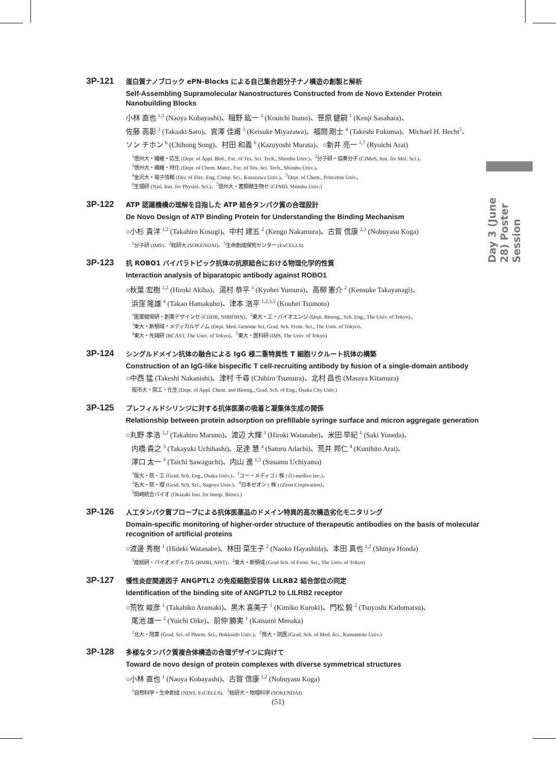3P-121
蛋白質ナノブロック ePN-Blocks による自己集合超分子ナノ構造の創製と解析
Self-Assembling Supramolecular Nanostructures Constructed from de Novo Extender Protein Nanobuilding Blocks
小林 直也 <sup>1,2</sup> (Naoya Kobayashi)、稲野 紘一 <sup>3</sup> (Kouichi Inano)、笹原 健嗣 <sup>1</sup> (Kenji Sasahara)、
佐藤 高彰 <sup>3</sup> (Takaaki Sato)、宮澤 佳甫 <sup>3</sup> (Keisuke Miyazawa)、福間 剛士 <sup>4</sup> (Takeshi Fukuma)、Michael H. Hecht<sup>5</sup>、
ソン チホン <sup>6</sup> (Chihong Song)、村田 和義 <sup>6</sup> (Kazuyoshi Murata)、○新井 亮一 <sup>1,7</sup> (Ryoichi Arai)
<sup>1</sup> 信州大・繊維・応生 (Dept. of Appl. Biol., Fac. of Tex. Sci. Tech., Shinshu Univ.)、<sup>2</sup>分子研・協奏分子 (CIMoS, Inst. for Mol. Sci.)、
<sup>3</sup> 信州大・繊維・材化 (Dept. of Chem. Mater., Fac. of Tex. Sci. Tech., Shinshu Univ.)、
<sup>4</sup> 金沢大・電子情報 (Div. of Elec. Eng. Comp. Sci., Kanazawa Univ.)、<sup>5</sup>Dept. of Chem., Princeton Univ.、
<sup>6</sup> 生理研 (Natl. Inst. for Physiol. Sci.)、<sup>7</sup>信州大・菌類微生物セ (CFMD, Shinshu Univ.)
3P-122
ATP 認識機構の理解を目指した ATP 結合タンパク質の合理設計
De Novo Design of ATP Binding Protein for Understanding the Binding Mechanism
○小杉 貴洋 <sup>1,2</sup> (Takahiro Kosugi)、中村 建五 <sup>2</sup> (Kengo Nakamura)、古賀 信康 <sup>2,3</sup> (Nobuyasu Koga)
<sup>1</sup> 分子研 (IMS)、<sup>2</sup>総研大 (SOKENDAI)、<sup>3</sup>生命創成探究センター (ExCELLS)
3P-123
抗 ROBO1 バイパラトピック抗体の抗原結合における物理化学的性質
Interaction analysis of biparatopic antibody against ROBO1
○秋葉 宏樹 <sup>1,2</sup> (Hiroki Akiba)、湯村 恭平 <sup>3</sup> (Kyohei Yumura)、高柳 憲介 <sup>2</sup> (Kensuke Takayanagi)、
浜窪 隆雄 <sup>4</sup> (Takao Hamakubo)、津本 浩平 <sup>1,2,3,5</sup> (Kouhei Tsumoto)
<sup>1</sup> 医薬健栄研・創薬デザインセ (CDDR, NIBIOHN)、<sup>2</sup>東大・工・バイオエンジ (Dept. Bioeng., Sch. Eng., The Univ. of Tokyo)、
<sup>3</sup> 東大・新領域・メディカルゲノム (Dept. Med. Genome Sci, Grad. Sch. Front. Sci., The Univ. of Tokyo)、
<sup>4</sup> 東大・先端研 (RCAST, The Univ. of Tokyo)、<sup>5</sup>東大・医科研 (IMS, The Univ. of Tokyo)
3P-124
シングルドメイン抗体の融合による IgG 様二重特異性 T 細胞リクルート抗体の構築
Construction of an IgG-like bispecific T cell-recruiting antibody by fusion of a single-domain antibody
○中西 猛 (Takeshi Nakanishi)、津村 千尋 (Chihiro Tsumura)、北村 昌也 (Masaya Kitamura)
阪市大・院工・化生 (Dept. of Appl. Chem. and Bioeng., Grad. Sch. of Eng., Osaka City Univ.)
3P-125
プレフィルドシリンジに対する抗体医薬の吸着と凝集体生成の関係
Relationship between protein adsorption on prefillable syringe surface and micron aggregate generation
○丸野 孝浩 <sup>1,2</sup> (Takahiro Maruno)、渡辺 大輝 <sup>3</sup> (Hiroki Watanabe)、米田 早紀 <sup>1</sup> (Saki Yoneda)、
内橋 貴之 <sup>3</sup> (Takayuki Uchihashi)、足達 慧 <sup>4</sup> (Satoru Adachi)、荒井 邦仁 <sup>4</sup> (Kunihito Arai)、
澤口 太一 <sup>4</sup> (Taichi Sawaguchi)、内山 進 <sup>1,5</sup> (Susumu Uchiyama)
<sup>1</sup> 阪大・院・工 (Grad. Sch. Eng., Osaka Univ.)、<sup>2</sup>ユー・メディコ ( 株 ) (U-medico Inc.)、
<sup>3</sup> 名大・院・理 (Grad. Sch. Sci., Nagoya Univ.)、<sup>4</sup>日本ゼオン ( 株 ) (Zeon Corporation)、
<sup>5</sup> 岡崎統合バイオ (Okazaki Inst. for Integr. Biosci.)
3P-126
人工タンパク質プローブによる抗体医薬品のドメイン特異的高次構造劣化モニタリング
Domain-specific monitoring of higher-order structure of therapeutic antibodies on the basis of molecular recognition of artificial proteins
○渡邊 秀樹 <sup>1</sup> (Hideki Watanabe)、林田 菜生子 <sup>2</sup> (Naoko Hayashida)、本田 真也 <sup>1,2</sup> (Shinya Honda)
<sup>1</sup> 産総研・バイオメディカル (BMRI, AIST)、<sup>2</sup>東大・新領域 (Grad Sch. of Front. Sci., The Univ. of Tokyo)
3P-127
慢性炎症関連因子 ANGPTL2 の免疫細胞受容体 LILRB2 結合部位の同定
Identification of the binding site of ANGPTL2 to LILRB2 receptor
○荒牧 峻彦 <sup>1</sup> (Takahiko Aramaki)、黒木 喜美子 <sup>1</sup> (Kimiko Kuroki)、門松 毅 <sup>2</sup> (Tsuyoshi Kadomatsu)、
尾池 雄一 <sup>2</sup> (Yuichi Oike)、前仲 勝実 <sup>1</sup> (Katsumi Menaka)
<sup>1</sup> 北大・院薬 (Grad. Sci. of Pharm. Sci., Hokkaido Univ.)、<sup>2</sup>熊大・院医 (Grad. Sch. of Med. Sci., Kumamoto Univ.)
3P-128
多様なタンパク質複合体構造の合理デザインに向けて
Toward de novo design of protein complexes with diverse symmetrical structures
○小林 直也 <sup>1</sup> (Naoya Kobayashi)、古賀 信康 <sup>1,2</sup> (Nobuyasu Koga)
<sup>1</sup> 自然科学・生命創成 (NINS, ExCELLS)、<sup>2</sup>総研大・物理科学 (SOKENDAI)
Day 3 (June 28) Poster Session
(51)